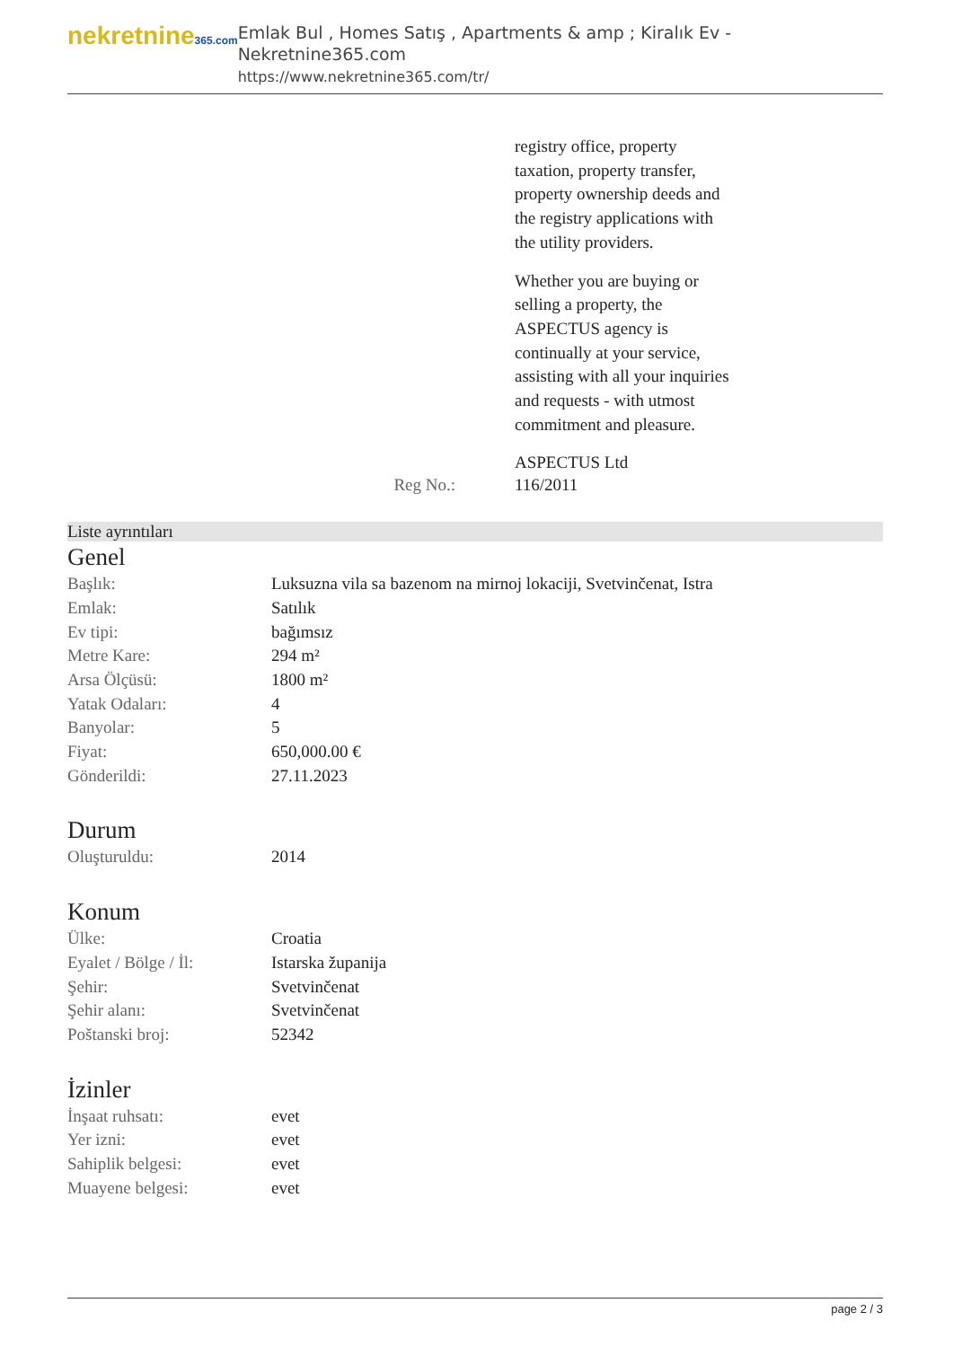nekretnine365.com
Emlak Bul , Homes Satış , Apartments & amp ; Kiralık Ev - Nekretnine365.com
https://www.nekretnine365.com/tr/
registry office, property
taxation, property transfer,
property ownership deeds and
the registry applications with
the utility providers.
Whether you are buying or
selling a property, the
ASPECTUS agency is
continually at your service,
assisting with all your inquiries
and requests - with utmost
commitment and pleasure.
ASPECTUS Ltd
Reg No.: 116/2011
Liste ayrıntıları
Genel
| Başlık: | Luksuzna vila sa bazenom na mirnoj lokaciji, Svetvinčenat, Istra |
| Emlak: | Satılık |
| Ev tipi: | bağımsız |
| Metre Kare: | 294 m² |
| Arsa Ölçüsü: | 1800 m² |
| Yatak Odaları: | 4 |
| Banyolar: | 5 |
| Fiyat: | 650,000.00 € |
| Gönderildi: | 27.11.2023 |
Durum
| Oluşturuldu: | 2014 |
Konum
| Ülke: | Croatia |
| Eyalet / Bölge / İl: | Istarska županija |
| Şehir: | Svetvinčenat |
| Şehir alanı: | Svetvinčenat |
| Poštanski broj: | 52342 |
İzinler
| İnşaat ruhsatı: | evet |
| Yer izni: | evet |
| Sahiplik belgesi: | evet |
| Muayene belgesi: | evet |
page 2 / 3